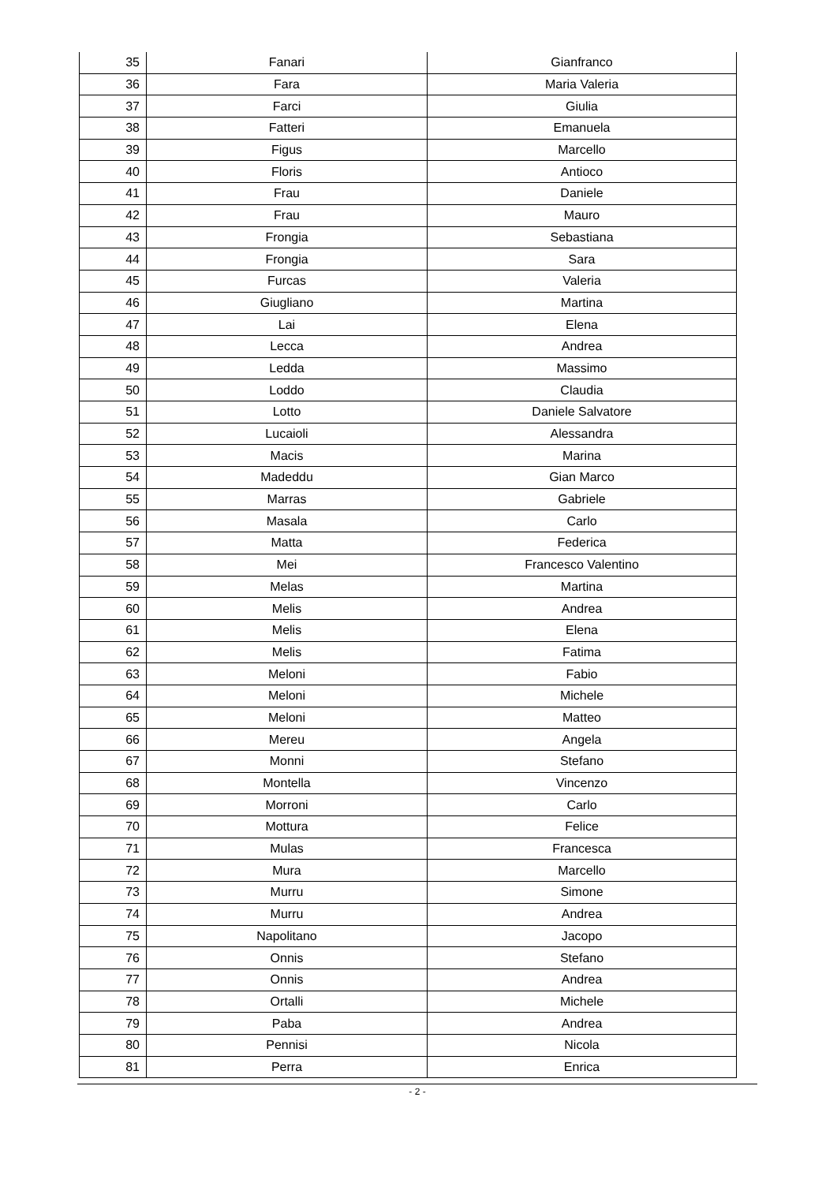| 35 | Fanari | Gianfranco |
| 36 | Fara | Maria Valeria |
| 37 | Farci | Giulia |
| 38 | Fatteri | Emanuela |
| 39 | Figus | Marcello |
| 40 | Floris | Antioco |
| 41 | Frau | Daniele |
| 42 | Frau | Mauro |
| 43 | Frongia | Sebastiana |
| 44 | Frongia | Sara |
| 45 | Furcas | Valeria |
| 46 | Giugliano | Martina |
| 47 | Lai | Elena |
| 48 | Lecca | Andrea |
| 49 | Ledda | Massimo |
| 50 | Loddo | Claudia |
| 51 | Lotto | Daniele Salvatore |
| 52 | Lucaioli | Alessandra |
| 53 | Macis | Marina |
| 54 | Madeddu | Gian Marco |
| 55 | Marras | Gabriele |
| 56 | Masala | Carlo |
| 57 | Matta | Federica |
| 58 | Mei | Francesco Valentino |
| 59 | Melas | Martina |
| 60 | Melis | Andrea |
| 61 | Melis | Elena |
| 62 | Melis | Fatima |
| 63 | Meloni | Fabio |
| 64 | Meloni | Michele |
| 65 | Meloni | Matteo |
| 66 | Mereu | Angela |
| 67 | Monni | Stefano |
| 68 | Montella | Vincenzo |
| 69 | Morroni | Carlo |
| 70 | Mottura | Felice |
| 71 | Mulas | Francesca |
| 72 | Mura | Marcello |
| 73 | Murru | Simone |
| 74 | Murru | Andrea |
| 75 | Napolitano | Jacopo |
| 76 | Onnis | Stefano |
| 77 | Onnis | Andrea |
| 78 | Ortalli | Michele |
| 79 | Paba | Andrea |
| 80 | Pennisi | Nicola |
| 81 | Perra | Enrica |
- 2 -